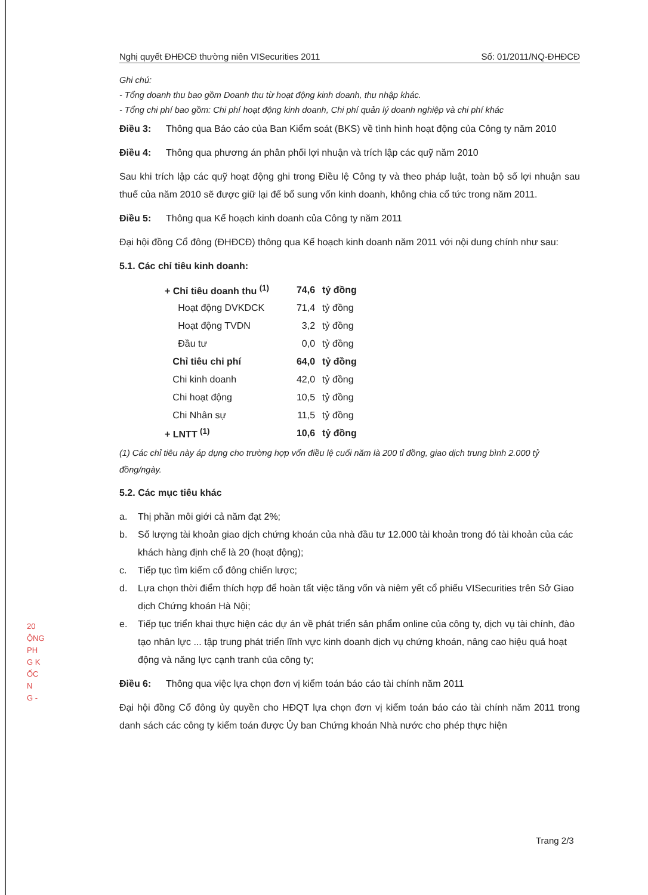20
ỘNG
PH
G K
ỐC
N
G -
Nghị quyết ĐHĐCĐ thường niên VISecurities 2011 Số: 01/2011/NQ-ĐHĐCĐ
Ghi chú:
- Tổng doanh thu bao gồm Doanh thu từ hoạt động kinh doanh, thu nhập khác.
- Tổng chi phí bao gồm: Chi phí hoạt động kinh doanh, Chi phí quản lý doanh nghiệp và chi phí khác
Điều 3: Thông qua Báo cáo của Ban Kiểm soát (BKS) về tình hình hoạt động của Công ty năm 2010
Điều 4: Thông qua phương án phân phối lợi nhuận và trích lập các quỹ năm 2010
Sau khi trích lập các quỹ hoạt động ghi trong Điều lệ Công ty và theo pháp luật, toàn bộ số lợi nhuận sau thuế của năm 2010 sẽ được giữ lại để bổ sung vốn kinh doanh, không chia cổ tức trong năm 2011.
Điều 5: Thông qua Kế hoạch kinh doanh của Công ty năm 2011
Đại hội đồng Cổ đông (ĐHĐCĐ) thông qua Kế hoạch kinh doanh năm 2011 với nội dung chính như sau:
5.1. Các chỉ tiêu kinh doanh:
| + Chỉ tiêu doanh thu <sup>(1)</sup> | 74,6 | tỷ đồng |
| Hoạt động DVKDCK | 71,4 | tỷ đồng |
| Hoạt động TVDN | 3,2 | tỷ đồng |
| Đầu tư | 0,0 | tỷ đồng |
| Chỉ tiêu chi phí | 64,0 | tỷ đồng |
| Chi kinh doanh | 42,0 | tỷ đồng |
| Chi hoạt động | 10,5 | tỷ đồng |
| Chi Nhân sự | 11,5 | tỷ đồng |
| + LNTT <sup>(1)</sup> | 10,6 | tỷ đồng |
(1) Các chỉ tiêu này áp dụng cho trường hợp vốn điều lệ cuối năm là 200 tỉ đồng, giao dịch trung bình 2.000 tỷ đồng/ngày.
5.2. Các mục tiêu khác
a. Thị phần môi giới cả năm đạt 2%;
b. Số lượng tài khoản giao dịch chứng khoán của nhà đầu tư 12.000 tài khoản trong đó tài khoản của các khách hàng định chế là 20 (hoạt động);
c. Tiếp tục tìm kiếm cổ đông chiến lược;
d. Lựa chọn thời điểm thích hợp để hoàn tất việc tăng vốn và niêm yết cổ phiếu VISecurities trên Sở Giao dịch Chứng khoán Hà Nội;
e. Tiếp tục triển khai thực hiện các dự án về phát triển sản phẩm online của công ty, dịch vụ tài chính, đào tạo nhân lực ... tập trung phát triển lĩnh vực kinh doanh dịch vụ chứng khoán, nâng cao hiệu quả hoạt động và năng lực cạnh tranh của công ty;
Điều 6: Thông qua việc lựa chọn đơn vị kiểm toán báo cáo tài chính năm 2011
Đại hội đồng Cổ đông ủy quyền cho HĐQT lựa chọn đơn vị kiểm toán báo cáo tài chính năm 2011 trong danh sách các công ty kiểm toán được Ủy ban Chứng khoán Nhà nước cho phép thực hiện
Trang 2/3